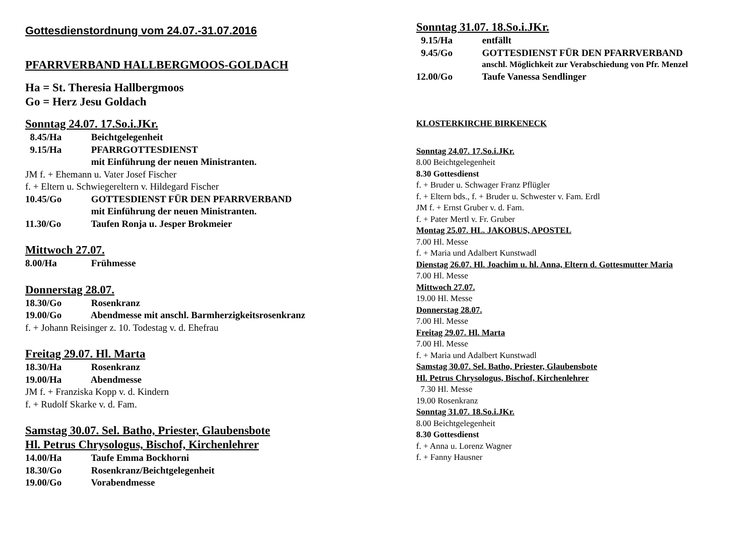Gottesdienstordnung vom 24.07.-31.07.2016
PFARRVERBAND HALLBERGMOOS-GOLDACH
Ha = St. Theresia Hallbergmoos
Go = Herz Jesu Goldach
Sonntag 24.07. 17.So.i.JKr.
8.45/Ha Beichtgelegenheit
9.15/Ha PFARRGOTTESDIENST
mit Einführung der neuen Ministranten.
JM f. + Ehemann u. Vater Josef Fischer
f. + Eltern u. Schwiegereltern v. Hildegard Fischer
10.45/Go GOTTESDIENST FÜR DEN PFARRVERBAND
mit Einführung der neuen Ministranten.
11.30/Go Taufen Ronja u. Jesper Brokmeier
Mittwoch 27.07.
8.00/Ha Frühmesse
Donnerstag 28.07.
18.30/Go Rosenkranz
19.00/Go Abendmesse mit anschl. Barmherzigkeitsrosenkranz
f. + Johann Reisinger z. 10. Todestag v. d. Ehefrau
Freitag 29.07. Hl. Marta
18.30/Ha Rosenkranz
19.00/Ha Abendmesse
JM f. + Franziska Kopp v. d. Kindern
f. + Rudolf Skarke v. d. Fam.
Samstag 30.07. Sel. Batho, Priester, Glaubensbote
Hl. Petrus Chrysologus, Bischof, Kirchenlehrer
14.00/Ha Taufe Emma Bockhorni
18.30/Go Rosenkranz/Beichtgelegenheit
19.00/Go Vorabendmesse
Sonntag 31.07. 18.So.i.JKr.
9.15/Ha entfällt
9.45/Go GOTTESDIENST FÜR DEN PFARRVERBAND
anschl. Möglichkeit zur Verabschiedung von Pfr. Menzel
12.00/Go Taufe Vanessa Sendlinger
KLOSTERKIRCHE BIRKENECK
Sonntag 24.07. 17.So.i.JKr.
8.00 Beichtgelegenheit
8.30 Gottesdienst
f. + Bruder u. Schwager Franz Pflügler
f. + Eltern bds., f. + Bruder u. Schwester v. Fam. Erdl
JM f. + Ernst Gruber v. d. Fam.
f. + Pater Mertl v. Fr. Gruber
Montag 25.07. HL. JAKOBUS, APOSTEL
7.00 Hl. Messe
f. + Maria und Adalbert Kunstwadl
Dienstag 26.07. Hl. Joachim u. hl. Anna, Eltern d. Gottesmutter Maria
7.00 Hl. Messe
Mittwoch 27.07.
19.00 Hl. Messe
Donnerstag 28.07.
7.00 Hl. Messe
Freitag 29.07. Hl. Marta
7.00 Hl. Messe
f. + Maria und Adalbert Kunstwadl
Samstag 30.07. Sel. Batho, Priester, Glaubensbote
Hl. Petrus Chrysologus, Bischof, Kirchenlehrer
7.30 Hl. Messe
19.00 Rosenkranz
Sonntag 31.07. 18.So.i.JKr.
8.00 Beichtgelegenheit
8.30 Gottesdienst
f. + Anna u. Lorenz Wagner
f. + Fanny Hausner